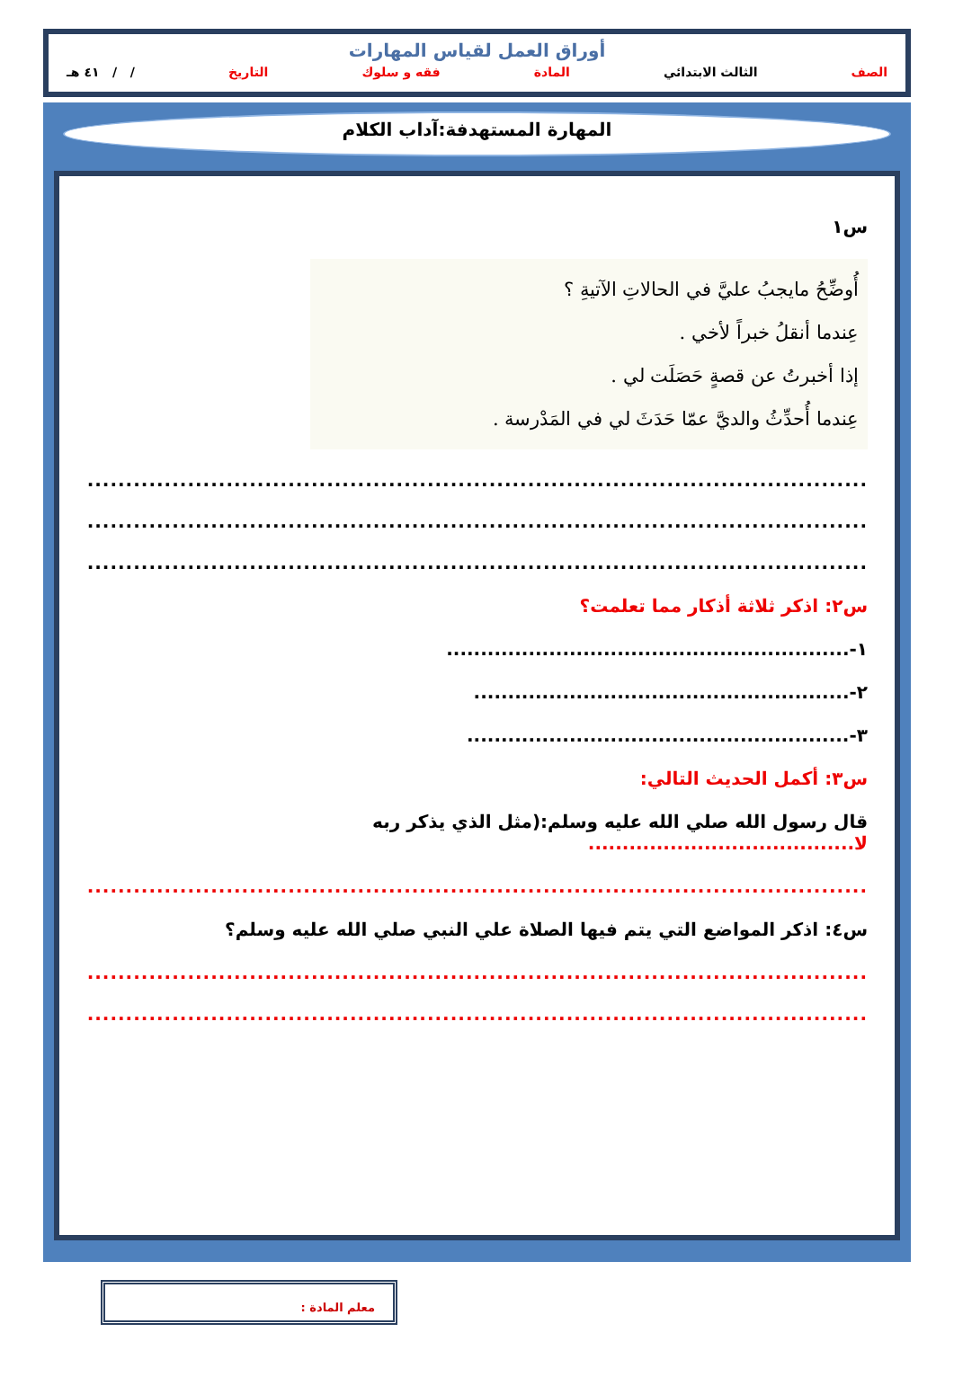أوراق العمل لقياس المهارات
الصف الثالث الابتدائي المادة فقه و سلوك التاريخ / / ٤١ هـ
المهارة المستهدفة:آداب الكلام
س١
أُوضِّحُ مايجبُ عليَّ في الحالاتِ الآتيةِ ؟
عِندما أنقلُ خبراً لأخي .
إذا أخبرتُ عن قصةٍ حَصَلَت لي .
عِندما أُحدِّثُ والديَّ عمّا حَدَثَ لي في المَدْرسة .
..........................................................................................................................
..........................................................................................................................
..........................................................................................................................
س٢: اذكر ثلاثة أذكار مما تعلمت؟
١-...........................................................
٢-.......................................................
٣-........................................................
س٣: أكمل الحديث التالي:
قال رسول الله صلي الله عليه وسلم:(مثل الذي يذكر ربه لا.......................................
..........................................................................................................................
س٤: اذكر المواضع التي يتم فيها الصلاة علي النبي صلي الله عليه وسلم؟
..........................................................................................................................
..........................................................................................................................
معلم المادة :